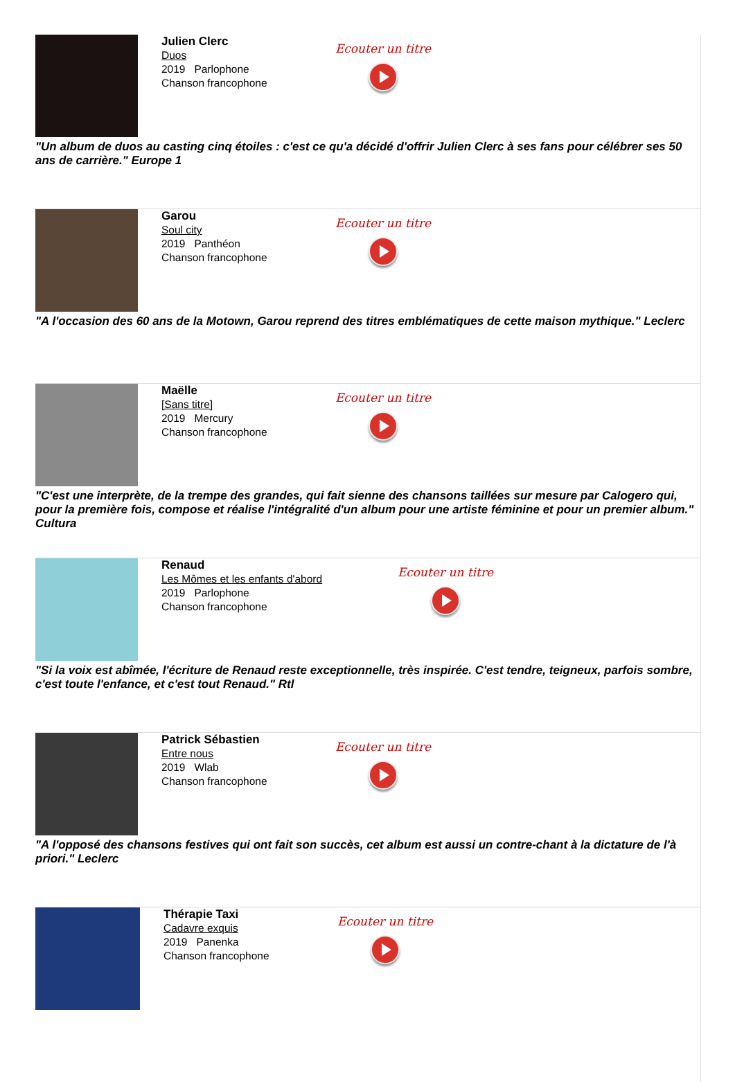Julien Clerc
Duos
2019 Parlophone
Chanson francophone
Ecouter un titre
"Un album de duos au casting cinq étoiles : c'est ce qu'a décidé d'offrir Julien Clerc à ses fans pour célébrer ses 50 ans de carrière." Europe 1
Garou
Soul city
2019 Panthéon
Chanson francophone
Ecouter un titre
"A l'occasion des 60 ans de la Motown, Garou reprend des titres emblématiques de cette maison mythique." Leclerc
Maëlle
[Sans titre]
2019 Mercury
Chanson francophone
Ecouter un titre
"C'est une interprète, de la trempe des grandes, qui fait sienne des chansons taillées sur mesure par Calogero qui, pour la première fois, compose et réalise l'intégralité d'un album pour une artiste féminine et pour un premier album." Cultura
Renaud
Les Mômes et les enfants d'abord
2019 Parlophone
Chanson francophone
Ecouter un titre
"Si la voix est abîmée, l'écriture de Renaud reste exceptionnelle, très inspirée. C'est tendre, teigneux, parfois sombre, c'est toute l'enfance, et c'est tout Renaud." Rtl
Patrick Sébastien
Entre nous
2019 Wlab
Chanson francophone
Ecouter un titre
"A l'opposé des chansons festives qui ont fait son succès, cet album est aussi un contre-chant à la dictature de l'à priori." Leclerc
Thérapie Taxi
Cadavre exquis
2019 Panenka
Chanson francophone
Ecouter un titre